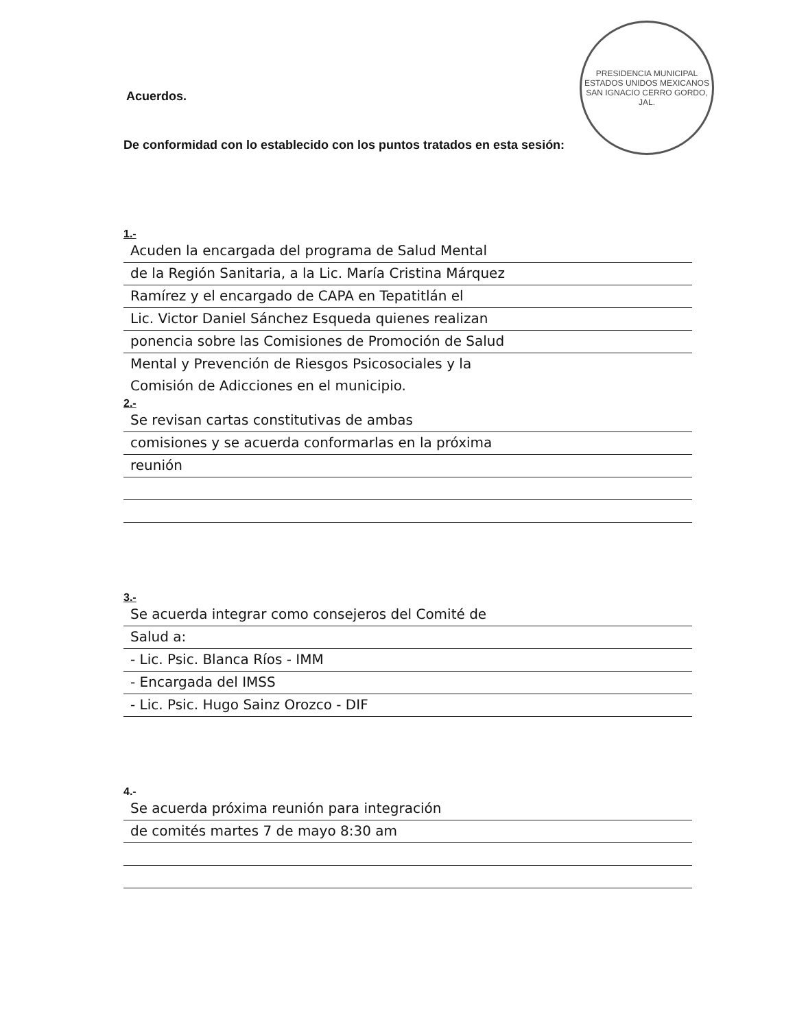PRESIDENCIA MUNICIPAL
ESTADOS UNIDOS MEXICANOS
SAN IGNACIO CERRO GORDO, JAL.
Acuerdos.
De conformidad con lo establecido con los puntos tratados en esta sesión:
1.-
Acuden la encargada del programa de Salud Mental
de la Región Sanitaria, a la Lic. María Cristina Márquez
Ramírez y el encargado de CAPA en Tepatitlán el
Lic. Victor Daniel Sánchez Esqueda quienes realizan
ponencia sobre las Comisiones de Promoción de Salud
Mental y Prevención de Riesgos Psicosociales y la
Comisión de Adicciones en el municipio.
2.-
Se revisan cartas constitutivas de ambas
comisiones y se acuerda conformarlas en la próxima
reunión
3.-
Se acuerda integrar como consejeros del Comité de
Salud a:
- Lic. Psic. Blanca Ríos - IMM
- Encargada del IMSS
- Lic. Psic. Hugo Sainz Orozco - DIF
4.-
Se acuerda próxima reunión para integración
de comités martes 7 de mayo 8:30 am